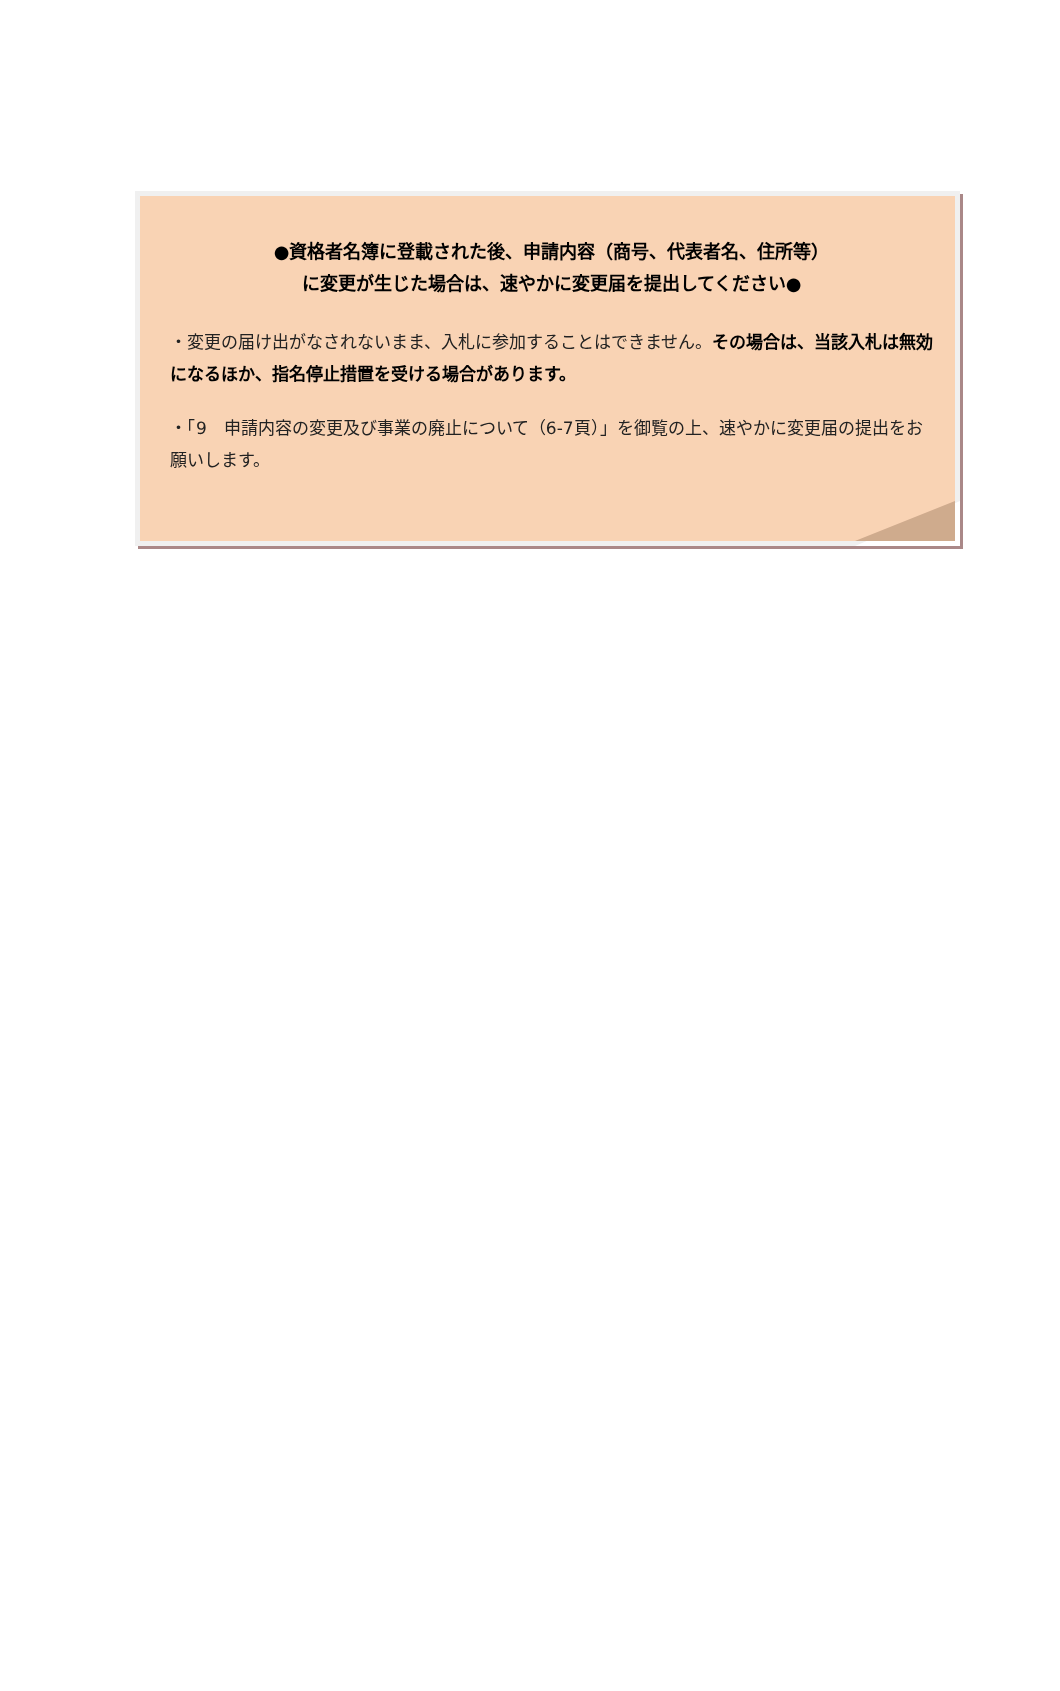●資格者名簿に登載された後、申請内容（商号、代表者名、住所等）
に変更が生じた場合は、速やかに変更届を提出してください●
・変更の届け出がなされないまま、入札に参加することはできません。その場合は、当該入札は無効になるほか、指名停止措置を受ける場合があります。
・「9　申請内容の変更及び事業の廃止について（6-7頁）」を御覧の上、速やかに変更届の提出をお願いします。